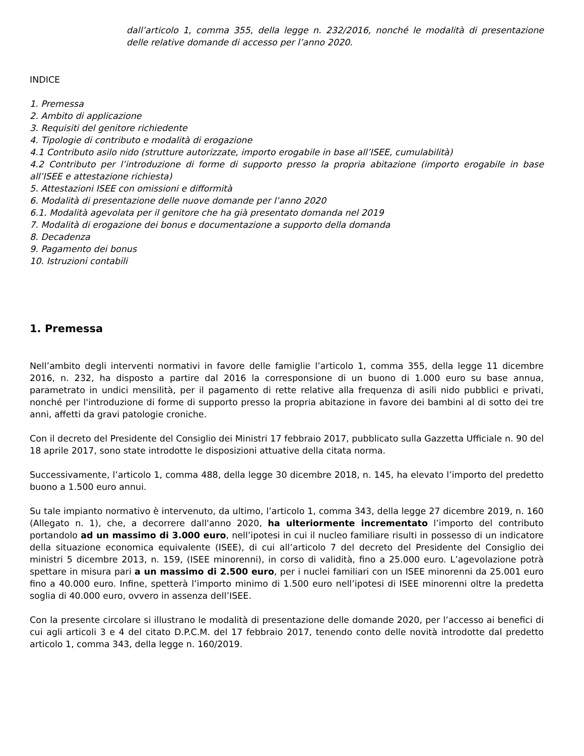dall’articolo 1, comma 355, della legge n. 232/2016, nonché le modalità di presentazione delle relative domande di accesso per l’anno 2020.
INDICE
1. Premessa
2. Ambito di applicazione
3. Requisiti del genitore richiedente
4. Tipologie di contributo e modalità di erogazione
4.1 Contributo asilo nido (strutture autorizzate, importo erogabile in base all’ISEE, cumulabilità)
4.2 Contributo per l’introduzione di forme di supporto presso la propria abitazione (importo erogabile in base all’ISEE e attestazione richiesta)
5. Attestazioni ISEE con omissioni e difformità
6. Modalità di presentazione delle nuove domande per l’anno 2020
6.1. Modalità agevolata per il genitore che ha già presentato domanda nel 2019
7. Modalità di erogazione dei bonus e documentazione a supporto della domanda
8. Decadenza
9. Pagamento dei bonus
10. Istruzioni contabili
1. Premessa
Nell’ambito degli interventi normativi in favore delle famiglie l’articolo 1, comma 355, della legge 11 dicembre 2016, n. 232, ha disposto a partire dal 2016 la corresponsione di un buono di 1.000 euro su base annua, parametrato in undici mensilità, per il pagamento di rette relative alla frequenza di asili nido pubblici e privati, nonché per l'introduzione di forme di supporto presso la propria abitazione in favore dei bambini al di sotto dei tre anni, affetti da gravi patologie croniche.
Con il decreto del Presidente del Consiglio dei Ministri 17 febbraio 2017, pubblicato sulla Gazzetta Ufficiale n. 90 del 18 aprile 2017, sono state introdotte le disposizioni attuative della citata norma.
Successivamente, l’articolo 1, comma 488, della legge 30 dicembre 2018, n. 145, ha elevato l’importo del predetto buono a 1.500 euro annui.
Su tale impianto normativo è intervenuto, da ultimo, l’articolo 1, comma 343, della legge 27 dicembre 2019, n. 160 (Allegato n. 1), che, a decorrere dall'anno 2020, ha ulteriormente incrementato l’importo del contributo portandolo ad un massimo di 3.000 euro, nell’ipotesi in cui il nucleo familiare risulti in possesso di un indicatore della situazione economica equivalente (ISEE), di cui all’articolo 7 del decreto del Presidente del Consiglio dei ministri 5 dicembre 2013, n. 159, (ISEE minorenni), in corso di validità, fino a 25.000 euro. L’agevolazione potrà spettare in misura pari a un massimo di 2.500 euro, per i nuclei familiari con un ISEE minorenni da 25.001 euro fino a 40.000 euro. Infine, spetterà l’importo minimo di 1.500 euro nell’ipotesi di ISEE minorenni oltre la predetta soglia di 40.000 euro, ovvero in assenza dell’ISEE.
Con la presente circolare si illustrano le modalità di presentazione delle domande 2020, per l’accesso ai benefici di cui agli articoli 3 e 4 del citato D.P.C.M. del 17 febbraio 2017, tenendo conto delle novità introdotte dal predetto articolo 1, comma 343, della legge n. 160/2019.